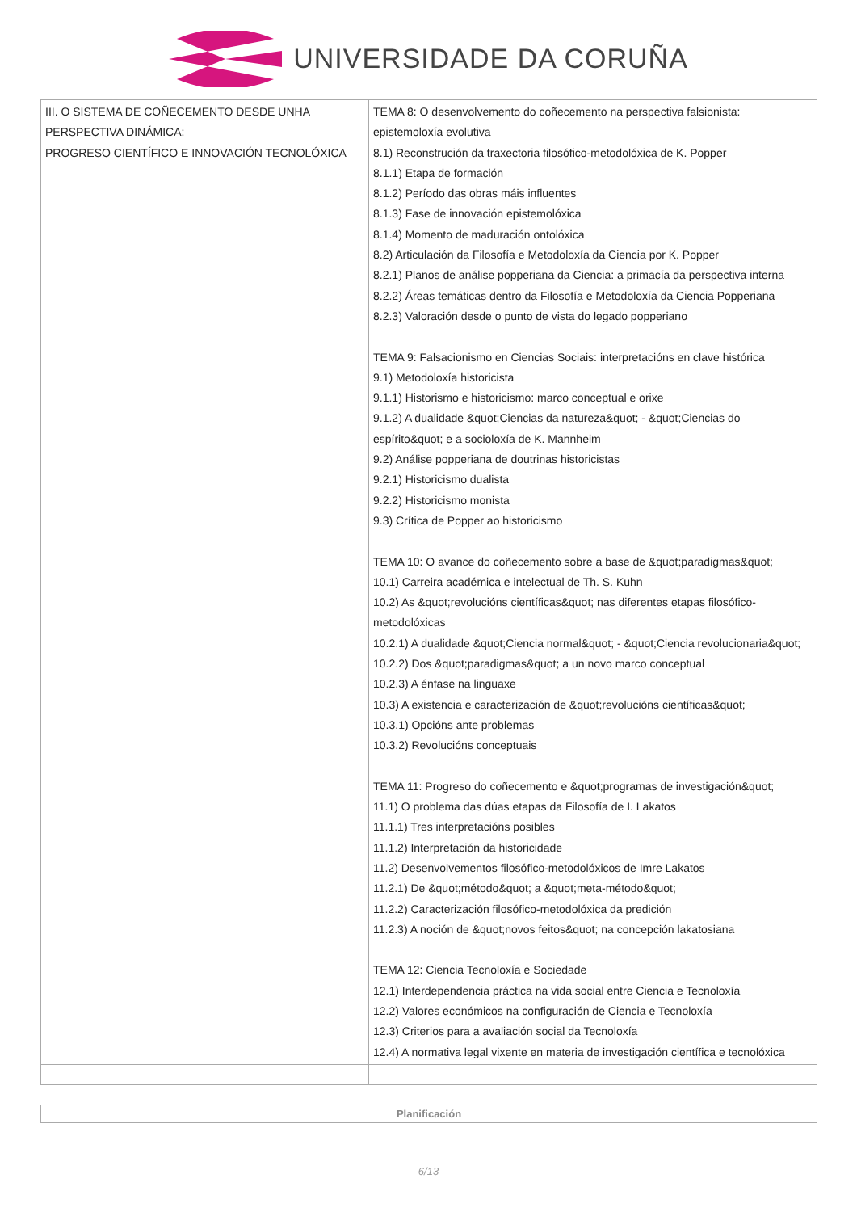UNIVERSIDADE DA CORUÑA
| III. O SISTEMA DE COÑECEMENTO DESDE UNHA PERSPECTIVA DINÁMICA: PROGRESO CIENTÍFICO E INNOVACIÓN TECNOLÓXICA | TEMA 8: O desenvolvemento do coñecemento na perspectiva falsionista: epistemoloxía evolutiva 8.1) Reconstrución da traxectoria filosófico-metodolóxica de K. Popper 8.1.1) Etapa de formación 8.1.2) Período das obras máis influentes 8.1.3) Fase de innovación epistemolóxica 8.1.4) Momento de maduración ontolóxica 8.2) Articulación da Filosofía e Metodoloxía da Ciencia por K. Popper 8.2.1) Planos de análise popperiana da Ciencia: a primacía da perspectiva interna 8.2.2) Áreas temáticas dentro da Filosofía e Metodoloxía da Ciencia Popperiana 8.2.3) Valoración desde o punto de vista do legado popperiano TEMA 9: Falsacionismo en Ciencias Sociais: interpretacións en clave histórica 9.1) Metodoloxía historicista 9.1.1) Historismo e historicismo: marco conceptual e orixe 9.1.2) A dualidade &quot;Ciencias da natureza&quot; - &quot;Ciencias do espírito&quot; e a socioloxía de K. Mannheim 9.2) Análise popperiana de doutrinas historicistas 9.2.1) Historicismo dualista 9.2.2) Historicismo monista 9.3) Crítica de Popper ao historicismo TEMA 10: O avance do coñecemento sobre a base de &quot;paradigmas&quot; 10.1) Carreira académica e intelectual de Th. S. Kuhn 10.2) As &quot;revolucións científicas&quot; nas diferentes etapas filosófico-metodolóxicas 10.2.1) A dualidade &quot;Ciencia normal&quot; - &quot;Ciencia revolucionaria&quot; 10.2.2) Dos &quot;paradigmas&quot; a un novo marco conceptual 10.2.3) A énfase na linguaxe 10.3) A existencia e caracterización de &quot;revolucións científicas&quot; 10.3.1) Opcións ante problemas 10.3.2) Revolucións conceptuais TEMA 11: Progreso do coñecemento e &quot;programas de investigación&quot; 11.1) O problema das dúas etapas da Filosofía de I. Lakatos 11.1.1) Tres interpretacións posibles 11.1.2) Interpretación da historicidade 11.2) Desenvolvementos filosófico-metodolóxicos de Imre Lakatos 11.2.1) De &quot;método&quot; a &quot;meta-método&quot; 11.2.2) Caracterización filosófico-metodolóxica da predición 11.2.3) A noción de &quot;novos feitos&quot; na concepción lakatosiana TEMA 12: Ciencia Tecnoloxía e Sociedade 12.1) Interdependencia práctica na vida social entre Ciencia e Tecnoloxía 12.2) Valores económicos na configuración de Ciencia e Tecnoloxía 12.3) Criterios para a avaliación social da Tecnoloxía 12.4) A normativa legal vixente en materia de investigación científica e tecnolóxica |
Planificación
6/13